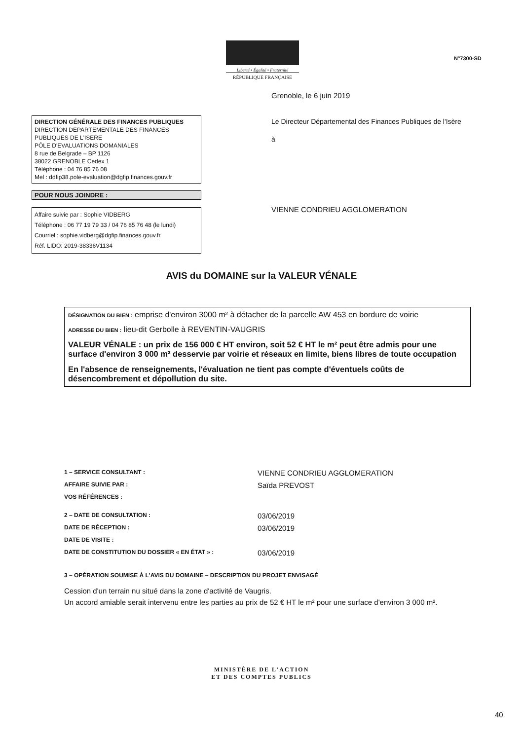Liberté • Égalité • Fraternité
RÉPUBLIQUE FRANÇAISE
N°7300-SD
Grenoble, le 6 juin 2019
DIRECTION GÉNÉRALE DES FINANCES PUBLIQUES
DIRECTION DEPARTEMENTALE DES FINANCES PUBLIQUES DE L'ISERE
PÔLE D'EVALUATIONS DOMANIALES
8 rue de Belgrade – BP 1126
38022 GRENOBLE Cedex 1
Téléphone : 04 76 85 76 08
Mel : ddfip38.pole-evaluation@dgfip.finances.gouv.fr
Le Directeur Départemental des Finances Publiques de l'Isère
à
POUR NOUS JOINDRE :
Affaire suivie par : Sophie VIDBERG
Téléphone : 06 77 19 79 33 / 04 76 85 76 48 (le lundi)
Courriel : sophie.vidberg@dgfip.finances.gouv.fr
Réf. LIDO: 2019-38336V1134
VIENNE CONDRIEU AGGLOMERATION
AVIS du DOMAINE sur la VALEUR VÉNALE
DÉSIGNATION DU BIEN : emprise d'environ 3000 m² à détacher de la parcelle AW 453 en bordure de voirie
ADRESSE DU BIEN : lieu-dit Gerbolle à REVENTIN-VAUGRIS
VALEUR VÉNALE : un prix de 156 000 € HT environ, soit 52 € HT le m² peut être admis pour une surface d'environ 3 000 m² desservie par voirie et réseaux en limite, biens libres de toute occupation
En l'absence de renseignements, l'évaluation ne tient pas compte d'éventuels coûts de désencombrement et dépollution du site.
1 – SERVICE CONSULTANT : VIENNE CONDRIEU AGGLOMERATION
AFFAIRE SUIVIE PAR : Saïda PREVOST
VOS RÉFÉRENCES :
2 – DATE DE CONSULTATION : 03/06/2019
DATE DE RÉCEPTION : 03/06/2019
DATE DE VISITE :
DATE DE CONSTITUTION DU DOSSIER « EN ÉTAT » : 03/06/2019
3 – OPÉRATION SOUMISE À L'AVIS DU DOMAINE – DESCRIPTION DU PROJET ENVISAGÉ
Cession d'un terrain nu situé dans la zone d'activité de Vaugris.
Un accord amiable serait intervenu entre les parties au prix de 52 € HT le m² pour une surface d'environ 3 000 m².
MINISTÈRE DE L'ACTION
ET DES COMPTES PUBLICS
40